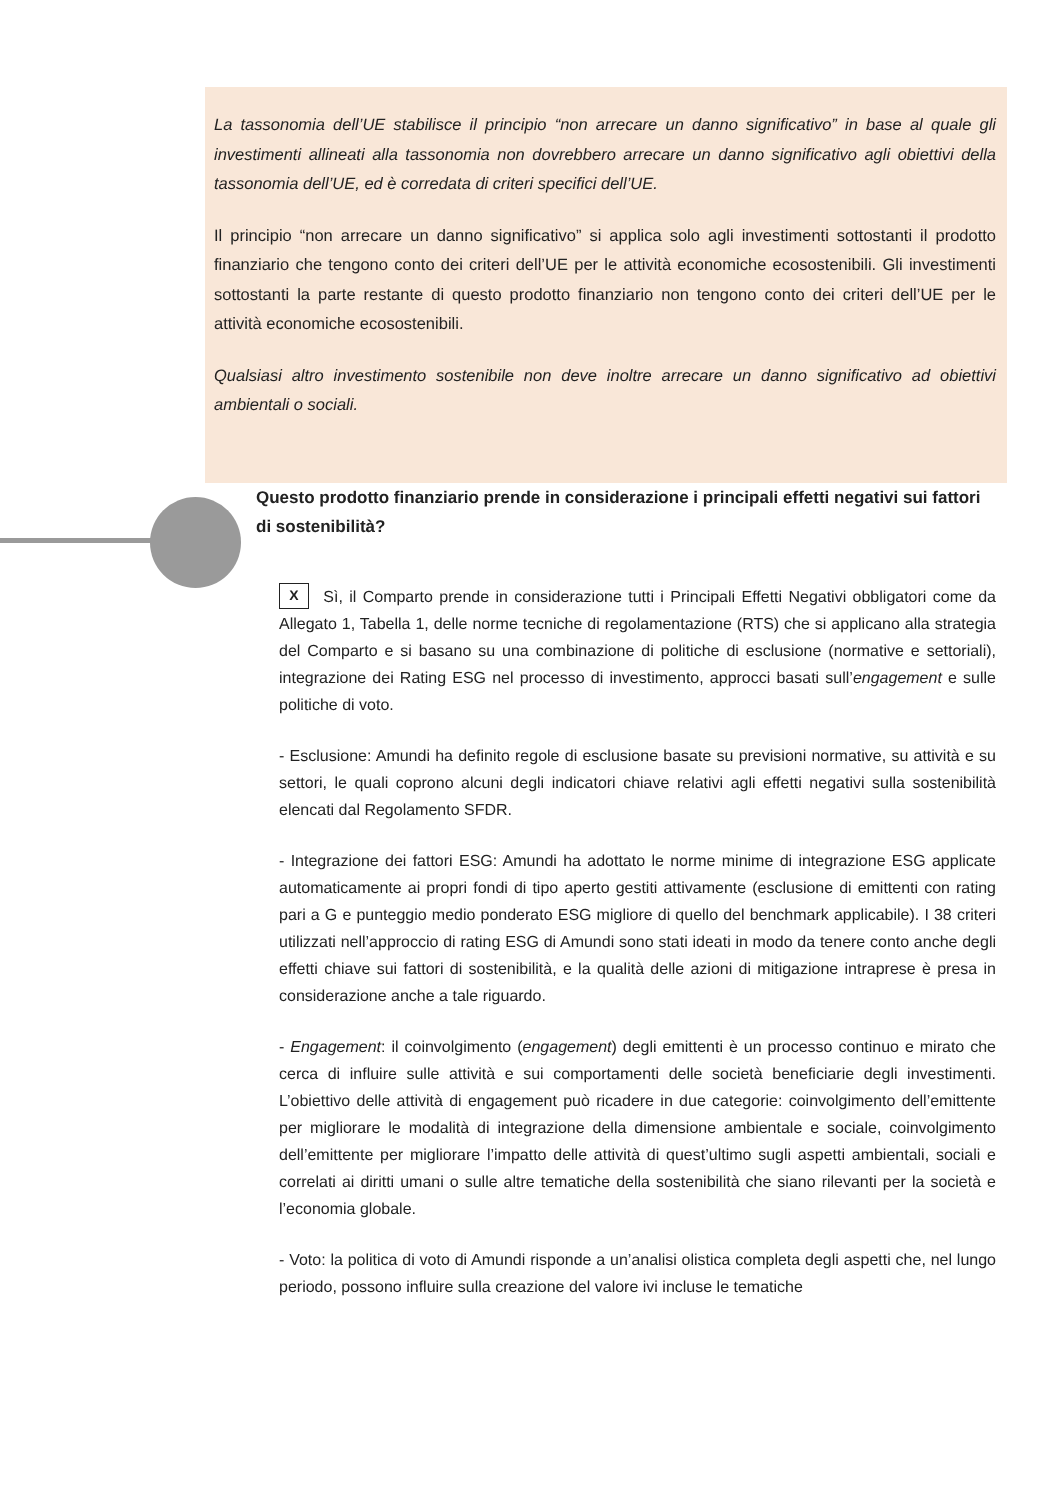La tassonomia dell’UE stabilisce il principio “non arrecare un danno significativo” in base al quale gli investimenti allineati alla tassonomia non dovrebbero arrecare un danno significativo agli obiettivi della tassonomia dell’UE, ed è corredata di criteri specifici dell’UE.
Il principio “non arrecare un danno significativo” si applica solo agli investimenti sottostanti il prodotto finanziario che tengono conto dei criteri dell’UE per le attività economiche ecosostenibili. Gli investimenti sottostanti la parte restante di questo prodotto finanziario non tengono conto dei criteri dell’UE per le attività economiche ecosostenibili.
Qualsiasi altro investimento sostenibile non deve inoltre arrecare un danno significativo ad obiettivi ambientali o sociali.
Questo prodotto finanziario prende in considerazione i principali effetti negativi sui fattori di sostenibilità?
X Sì, il Comparto prende in considerazione tutti i Principali Effetti Negativi obbligatori come da Allegato 1, Tabella 1, delle norme tecniche di regolamentazione (RTS) che si applicano alla strategia del Comparto e si basano su una combinazione di politiche di esclusione (normative e settoriali), integrazione dei Rating ESG nel processo di investimento, approcci basati sull’engagement e sulle politiche di voto.
- Esclusione: Amundi ha definito regole di esclusione basate su previsioni normative, su attività e su settori, le quali coprono alcuni degli indicatori chiave relativi agli effetti negativi sulla sostenibilità elencati dal Regolamento SFDR.
- Integrazione dei fattori ESG: Amundi ha adottato le norme minime di integrazione ESG applicate automaticamente ai propri fondi di tipo aperto gestiti attivamente (esclusione di emittenti con rating pari a G e punteggio medio ponderato ESG migliore di quello del benchmark applicabile). I 38 criteri utilizzati nell’approccio di rating ESG di Amundi sono stati ideati in modo da tenere conto anche degli effetti chiave sui fattori di sostenibilità, e la qualità delle azioni di mitigazione intraprese è presa in considerazione anche a tale riguardo.
- Engagement: il coinvolgimento (engagement) degli emittenti è un processo continuo e mirato che cerca di influire sulle attività e sui comportamenti delle società beneficiarie degli investimenti. L’obiettivo delle attività di engagement può ricadere in due categorie: coinvolgimento dell’emittente per migliorare le modalità di integrazione della dimensione ambientale e sociale, coinvolgimento dell’emittente per migliorare l’impatto delle attività di quest’ultimo sugli aspetti ambientali, sociali e correlati ai diritti umani o sulle altre tematiche della sostenibilità che siano rilevanti per la società e l’economia globale.
- Voto: la politica di voto di Amundi risponde a un’analisi olistica completa degli aspetti che, nel lungo periodo, possono influire sulla creazione del valore ivi incluse le tematiche